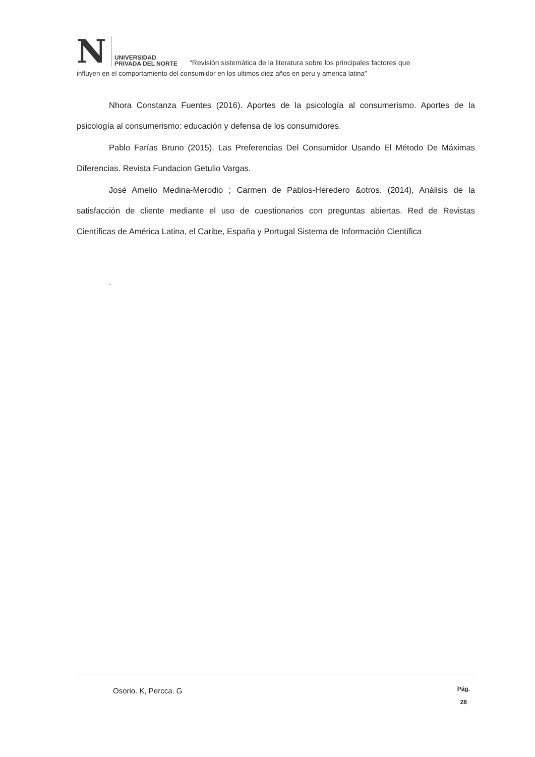N
UNIVERSIDAD
PRIVADA DEL NORTE
“Revisión sistemática de la literatura sobre los principales factores que
influyen en el comportamiento del consumidor en los ultimos diez años en peru y america latina”
Nhora Constanza Fuentes (2016). Aportes de la psicología al consumerismo. Aportes de la psicología al consumerismo: educación y defensa de los consumidores.
Pablo Farías Bruno (2015). Las Preferencias Del Consumidor Usando El Método De Máximas Diferencias. Revista Fundacion Getulio Vargas.
José Amelio Medina-Merodio ; Carmen de Pablos-Heredero &otros. (2014), Análisis de la satisfacción de cliente mediante el uso de cuestionarios con preguntas abiertas. Red de Revistas Científicas de América Latina, el Caribe, España y Portugal Sistema de Información Científica
.
Osorio. K, Percca. G
Pág.
28